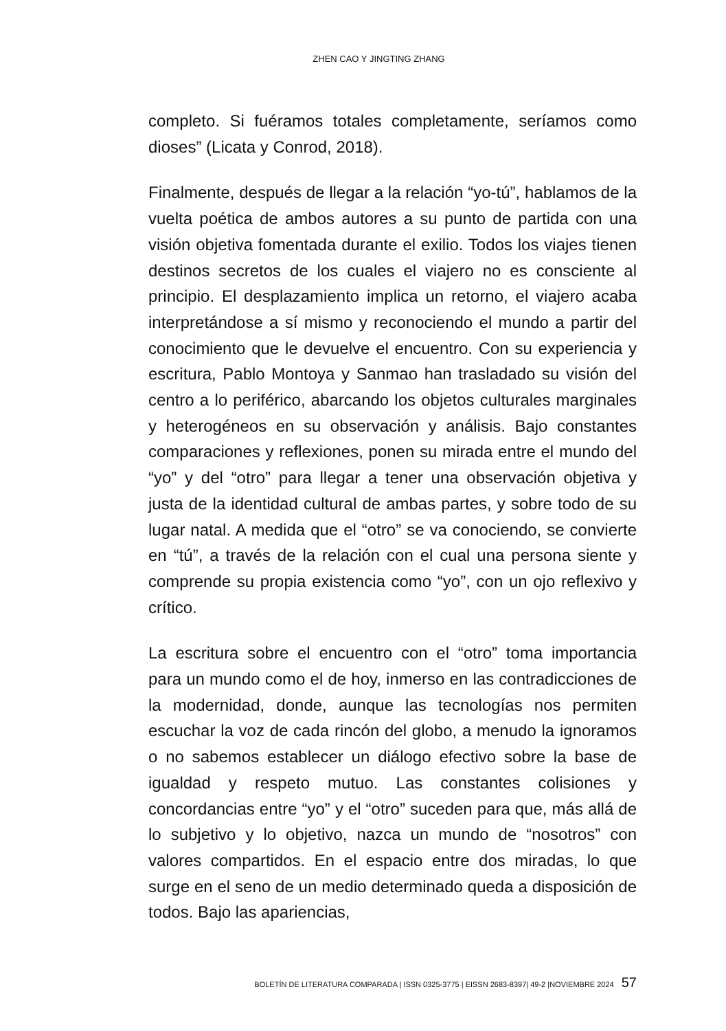ZHEN CAO Y JINGTING ZHANG
completo. Si fuéramos totales completamente, seríamos como dioses” (Licata y Conrod, 2018).
Finalmente, después de llegar a la relación “yo-tú”, hablamos de la vuelta poética de ambos autores a su punto de partida con una visión objetiva fomentada durante el exilio. Todos los viajes tienen destinos secretos de los cuales el viajero no es consciente al principio. El desplazamiento implica un retorno, el viajero acaba interpretándose a sí mismo y reconociendo el mundo a partir del conocimiento que le devuelve el encuentro. Con su experiencia y escritura, Pablo Montoya y Sanmao han trasladado su visión del centro a lo periférico, abarcando los objetos culturales marginales y heterogéneos en su observación y análisis. Bajo constantes comparaciones y reflexiones, ponen su mirada entre el mundo del “yo” y del “otro” para llegar a tener una observación objetiva y justa de la identidad cultural de ambas partes, y sobre todo de su lugar natal. A medida que el “otro” se va conociendo, se convierte en “tú”, a través de la relación con el cual una persona siente y comprende su propia existencia como “yo”, con un ojo reflexivo y crítico.
La escritura sobre el encuentro con el “otro” toma importancia para un mundo como el de hoy, inmerso en las contradicciones de la modernidad, donde, aunque las tecnologías nos permiten escuchar la voz de cada rincón del globo, a menudo la ignoramos o no sabemos establecer un diálogo efectivo sobre la base de igualdad y respeto mutuo. Las constantes colisiones y concordancias entre “yo” y el “otro” suceden para que, más allá de lo subjetivo y lo objetivo, nazca un mundo de “nosotros” con valores compartidos. En el espacio entre dos miradas, lo que surge en el seno de un medio determinado queda a disposición de todos. Bajo las apariencias,
BOLETÍN DE LITERATURA COMPARADA | ISSN 0325-3775 | EISSN 2683-8397| 49-2 |NOVIEMBRE 2024 57